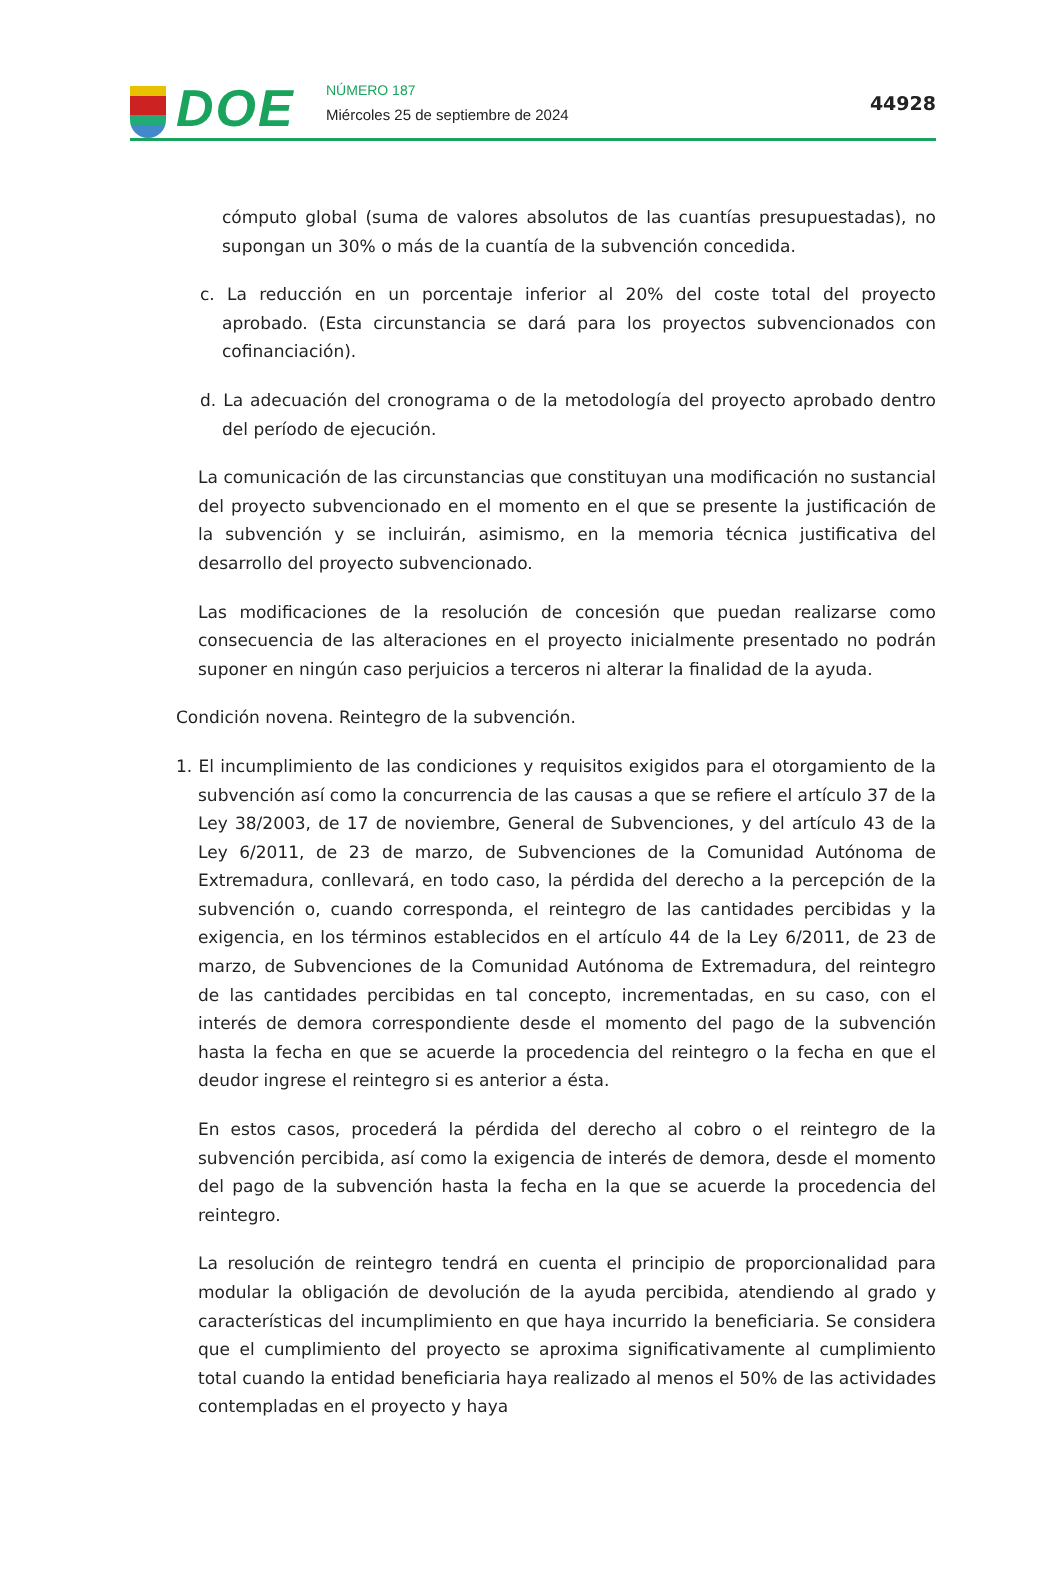DOE NÚMERO 187
Miércoles 25 de septiembre de 2024
44928
cómputo global (suma de valores absolutos de las cuantías presupuestadas), no supongan un 30% o más de la cuantía de la subvención concedida.
c. La reducción en un porcentaje inferior al 20% del coste total del proyecto aprobado. (Esta circunstancia se dará para los proyectos subvencionados con cofinanciación).
d. La adecuación del cronograma o de la metodología del proyecto aprobado dentro del período de ejecución.
La comunicación de las circunstancias que constituyan una modificación no sustancial del proyecto subvencionado en el momento en el que se presente la justificación de la subvención y se incluirán, asimismo, en la memoria técnica justificativa del desarrollo del proyecto subvencionado.
Las modificaciones de la resolución de concesión que puedan realizarse como consecuencia de las alteraciones en el proyecto inicialmente presentado no podrán suponer en ningún caso perjuicios a terceros ni alterar la finalidad de la ayuda.
Condición novena. Reintegro de la subvención.
1. El incumplimiento de las condiciones y requisitos exigidos para el otorgamiento de la subvención así como la concurrencia de las causas a que se refiere el artículo 37 de la Ley 38/2003, de 17 de noviembre, General de Subvenciones, y del artículo 43 de la Ley 6/2011, de 23 de marzo, de Subvenciones de la Comunidad Autónoma de Extremadura, conllevará, en todo caso, la pérdida del derecho a la percepción de la subvención o, cuando corresponda, el reintegro de las cantidades percibidas y la exigencia, en los términos establecidos en el artículo 44 de la Ley 6/2011, de 23 de marzo, de Subvenciones de la Comunidad Autónoma de Extremadura, del reintegro de las cantidades percibidas en tal concepto, incrementadas, en su caso, con el interés de demora correspondiente desde el momento del pago de la subvención hasta la fecha en que se acuerde la procedencia del reintegro o la fecha en que el deudor ingrese el reintegro si es anterior a ésta.
En estos casos, procederá la pérdida del derecho al cobro o el reintegro de la subvención percibida, así como la exigencia de interés de demora, desde el momento del pago de la subvención hasta la fecha en la que se acuerde la procedencia del reintegro.
La resolución de reintegro tendrá en cuenta el principio de proporcionalidad para modular la obligación de devolución de la ayuda percibida, atendiendo al grado y características del incumplimiento en que haya incurrido la beneficiaria. Se considera que el cumplimiento del proyecto se aproxima significativamente al cumplimiento total cuando la entidad beneficiaria haya realizado al menos el 50% de las actividades contempladas en el proyecto y haya